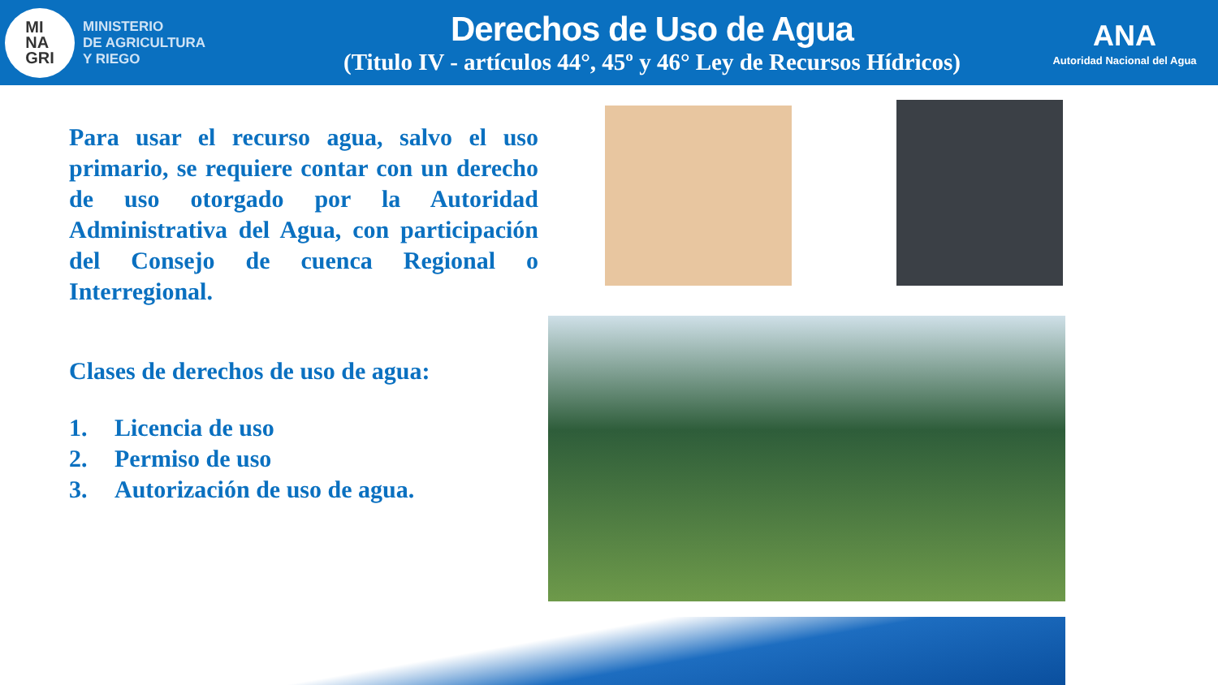MI
NA
GRI
MINISTERIO
DE AGRICULTURA
Y RIEGO
Derechos de Uso de Agua
(Titulo IV - artículos 44°, 45º y 46° Ley de Recursos Hídricos)
ANA
Autoridad Nacional del Agua
Para usar el recurso agua, salvo el uso primario, se requiere contar con un derecho de uso otorgado por la Autoridad Administrativa del Agua, con participación del Consejo de cuenca Regional o Interregional.
Clases de derechos de uso de agua:
1. Licencia de uso
2. Permiso de uso
3. Autorización de uso de agua.